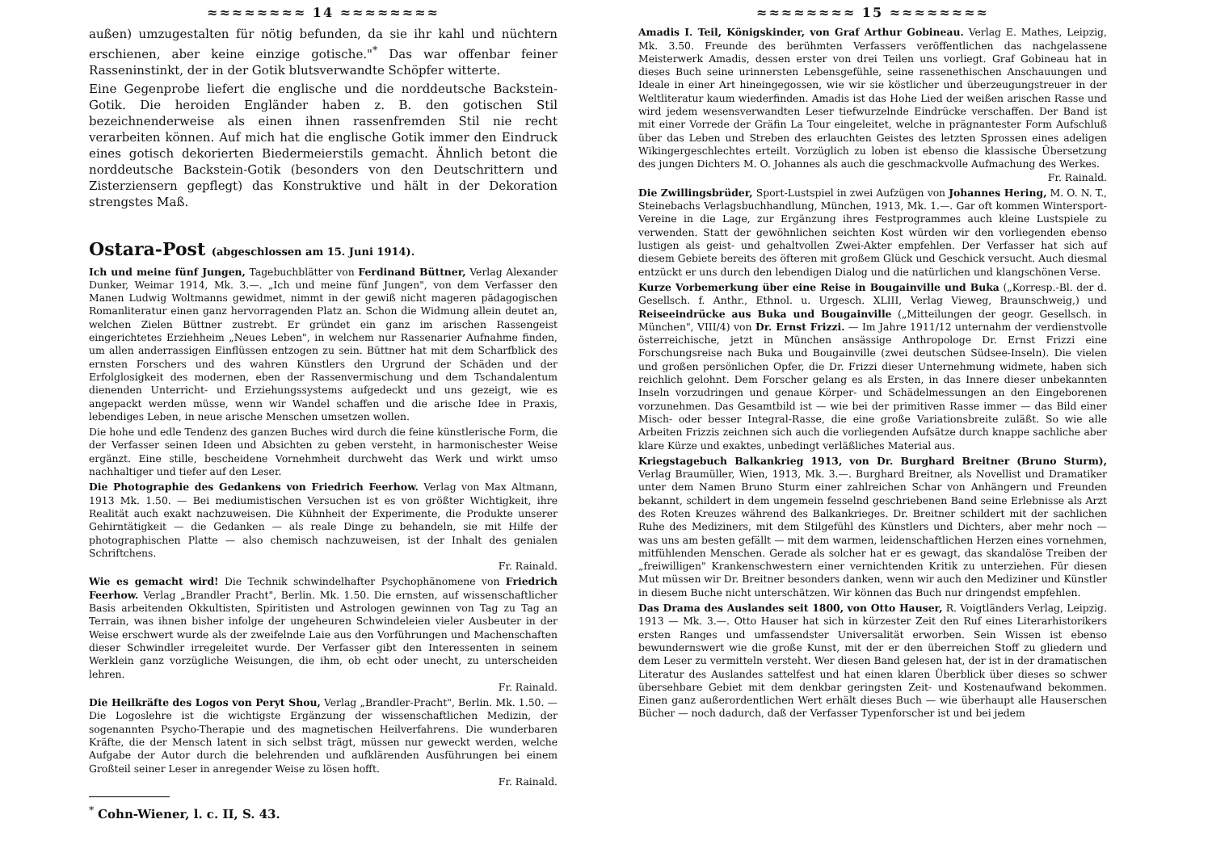≈≈≈≈≈≈≈≈ 14 ≈≈≈≈≈≈≈≈
außen) umzugestalten für nötig befunden, da sie ihr kahl und nüchtern erschienen, aber keine einzige gotische."<sup>*</sup> Das war offenbar feiner Rasseninstinkt, der in der Gotik blutsverwandte Schöpfer witterte.
Eine Gegenprobe liefert die englische und die norddeutsche Backstein-Gotik. Die heroiden Engländer haben z. B. den gotischen Stil bezeichnenderweise als einen ihnen rassenfremden Stil nie recht verarbeiten können. Auf mich hat die englische Gotik immer den Eindruck eines gotisch dekorierten Biedermeierstils gemacht. Ähnlich betont die norddeutsche Backstein-Gotik (besonders von den Deutschrittern und Zisterziensern gepflegt) das Konstruktive und hält in der Dekoration strengstes Maß.
Ostara-Post (abgeschlossen am 15. Juni 1914).
Ich und meine fünf Jungen, Tagebuchblätter von Ferdinand Büttner, Verlag Alexander Dunker, Weimar 1914, Mk. 3.—. „Ich und meine fünf Jungen", von dem Verfasser den Manen Ludwig Woltmanns gewidmet, nimmt in der gewiß nicht mageren pädagogischen Romanliteratur einen ganz hervorragenden Platz an. Schon die Widmung allein deutet an, welchen Zielen Büttner zustrebt. Er gründet ein ganz im arischen Rassengeist eingerichtetes Erziehheim „Neues Leben", in welchem nur Rassenarier Aufnahme finden, um allen anderrassigen Einflüssen entzogen zu sein. Büttner hat mit dem Scharfblick des ernsten Forschers und des wahren Künstlers den Urgrund der Schäden und der Erfolglosigkeit des modernen, eben der Rassenvermischung und dem Tschandalentum dienenden Unterricht- und Erziehungssystems aufgedeckt und uns gezeigt, wie es angepackt werden müsse, wenn wir Wandel schaffen und die arische Idee in Praxis, lebendiges Leben, in neue arische Menschen umsetzen wollen.
Die hohe und edle Tendenz des ganzen Buches wird durch die feine künstlerische Form, die der Verfasser seinen Ideen und Absichten zu geben versteht, in harmonischester Weise ergänzt. Eine stille, bescheidene Vornehmheit durchweht das Werk und wirkt umso nachhaltiger und tiefer auf den Leser.
Die Photographie des Gedankens von Friedrich Feerhow. Verlag von Max Altmann, 1913 Mk. 1.50. — Bei mediumistischen Versuchen ist es von größter Wichtigkeit, ihre Realität auch exakt nachzuweisen. Die Kühnheit der Experimente, die Produkte unserer Gehirntätigkeit — die Gedanken — als reale Dinge zu behandeln, sie mit Hilfe der photographischen Platte — also chemisch nachzuweisen, ist der Inhalt des genialen Schriftchens.
Fr. Rainald.
Wie es gemacht wird! Die Technik schwindelhafter Psychophänomene von Friedrich Feerhow. Verlag „Brandler Pracht", Berlin. Mk. 1.50. Die ernsten, auf wissenschaftlicher Basis arbeitenden Okkultisten, Spiritisten und Astrologen gewinnen von Tag zu Tag an Terrain, was ihnen bisher infolge der ungeheuren Schwindeleien vieler Ausbeuter in der Weise erschwert wurde als der zweifelnde Laie aus den Vorführungen und Machenschaften dieser Schwindler irregeleitet wurde. Der Verfasser gibt den Interessenten in seinem Werklein ganz vorzügliche Weisungen, die ihm, ob echt oder unecht, zu unterscheiden lehren.
Fr. Rainald.
Die Heilkräfte des Logos von Peryt Shou, Verlag „Brandler-Pracht", Berlin. Mk. 1.50. — Die Logoslehre ist die wichtigste Ergänzung der wissenschaftlichen Medizin, der sogenannten Psycho-Therapie und des magnetischen Heilverfahrens. Die wunderbaren Kräfte, die der Mensch latent in sich selbst trägt, müssen nur geweckt werden, welche Aufgabe der Autor durch die belehrenden und aufklärenden Ausführungen bei einem Großteil seiner Leser in anregender Weise zu lösen hofft.
Fr. Rainald.
<sup>*</sup> Cohn-Wiener, l. c. II, S. 43.
≈≈≈≈≈≈≈≈ 15 ≈≈≈≈≈≈≈≈
Amadis I. Teil, Königskinder, von Graf Arthur Gobineau. Verlag E. Mathes, Leipzig, Mk. 3.50. Freunde des berühmten Verfassers veröffentlichen das nachgelassene Meisterwerk Amadis, dessen erster von drei Teilen uns vorliegt. Graf Gobineau hat in dieses Buch seine urinnersten Lebensgefühle, seine rassenethischen Anschauungen und Ideale in einer Art hineingegossen, wie wir sie köstlicher und überzeugungstreuer in der Weltliteratur kaum wiederfinden. Amadis ist das Hohe Lied der weißen arischen Rasse und wird jedem wesensverwandten Leser tiefwurzelnde Eindrücke verschaffen. Der Band ist mit einer Vorrede der Gräfin La Tour eingeleitet, welche in prägnantester Form Aufschluß über das Leben und Streben des erlauchten Geistes des letzten Sprossen eines adeligen Wikingergeschlechtes erteilt. Vorzüglich zu loben ist ebenso die klassische Übersetzung des jungen Dichters M. O. Johannes als auch die geschmackvolle Aufmachung des Werkes.
Fr. Rainald.
Die Zwillingsbrüder, Sport-Lustspiel in zwei Aufzügen von Johannes Hering, M. O. N. T., Steinebachs Verlagsbuchhandlung, München, 1913, Mk. 1.—. Gar oft kommen Wintersport-Vereine in die Lage, zur Ergänzung ihres Festprogrammes auch kleine Lustspiele zu verwenden. Statt der gewöhnlichen seichten Kost würden wir den vorliegenden ebenso lustigen als geist- und gehaltvollen Zwei-Akter empfehlen. Der Verfasser hat sich auf diesem Gebiete bereits des öfteren mit großem Glück und Geschick versucht. Auch diesmal entzückt er uns durch den lebendigen Dialog und die natürlichen und klangschönen Verse.
Kurze Vorbemerkung über eine Reise in Bougainville und Buka („Korresp.-Bl. der d. Gesellsch. f. Anthr., Ethnol. u. Urgesch. XLIII, Verlag Vieweg, Braunschweig,) und Reiseeindrücke aus Buka und Bougainville („Mitteilungen der geogr. Gesellsch. in München", VIII/4) von Dr. Ernst Frizzi. — Im Jahre 1911/12 unternahm der verdienstvolle österreichische, jetzt in München ansässige Anthropologe Dr. Ernst Frizzi eine Forschungsreise nach Buka und Bougainville (zwei deutschen Südsee-Inseln). Die vielen und großen persönlichen Opfer, die Dr. Frizzi dieser Unternehmung widmete, haben sich reichlich gelohnt. Dem Forscher gelang es als Ersten, in das Innere dieser unbekannten Inseln vorzudringen und genaue Körper- und Schädelmessungen an den Eingeborenen vorzunehmen. Das Gesamtbild ist — wie bei der primitiven Rasse immer — das Bild einer Misch- oder besser Integral-Rasse, die eine große Variationsbreite zuläßt. So wie alle Arbeiten Frizzis zeichnen sich auch die vorliegenden Aufsätze durch knappe sachliche aber klare Kürze und exaktes, unbedingt verläßliches Material aus.
Kriegstagebuch Balkankrieg 1913, von Dr. Burghard Breitner (Bruno Sturm), Verlag Braumüller, Wien, 1913, Mk. 3.—. Burghard Breitner, als Novellist und Dramatiker unter dem Namen Bruno Sturm einer zahlreichen Schar von Anhängern und Freunden bekannt, schildert in dem ungemein fesselnd geschriebenen Band seine Erlebnisse als Arzt des Roten Kreuzes während des Balkankrieges. Dr. Breitner schildert mit der sachlichen Ruhe des Mediziners, mit dem Stilgefühl des Künstlers und Dichters, aber mehr noch — was uns am besten gefällt — mit dem warmen, leidenschaftlichen Herzen eines vornehmen, mitfühlenden Menschen. Gerade als solcher hat er es gewagt, das skandalöse Treiben der „freiwilligen" Krankenschwestern einer vernichtenden Kritik zu unterziehen. Für diesen Mut müssen wir Dr. Breitner besonders danken, wenn wir auch den Mediziner und Künstler in diesem Buche nicht unterschätzen. Wir können das Buch nur dringendst empfehlen.
Das Drama des Auslandes seit 1800, von Otto Hauser, R. Voigtländers Verlag, Leipzig. 1913 — Mk. 3.—. Otto Hauser hat sich in kürzester Zeit den Ruf eines Literarhistorikers ersten Ranges und umfassendster Universalität erworben. Sein Wissen ist ebenso bewundernswert wie die große Kunst, mit der er den überreichen Stoff zu gliedern und dem Leser zu vermitteln versteht. Wer diesen Band gelesen hat, der ist in der dramatischen Literatur des Auslandes sattelfest und hat einen klaren Überblick über dieses so schwer übersehbare Gebiet mit dem denkbar geringsten Zeit- und Kostenaufwand bekommen. Einen ganz außerordentlichen Wert erhält dieses Buch — wie überhaupt alle Hauserschen Bücher — noch dadurch, daß der Verfasser Typenforscher ist und bei jedem